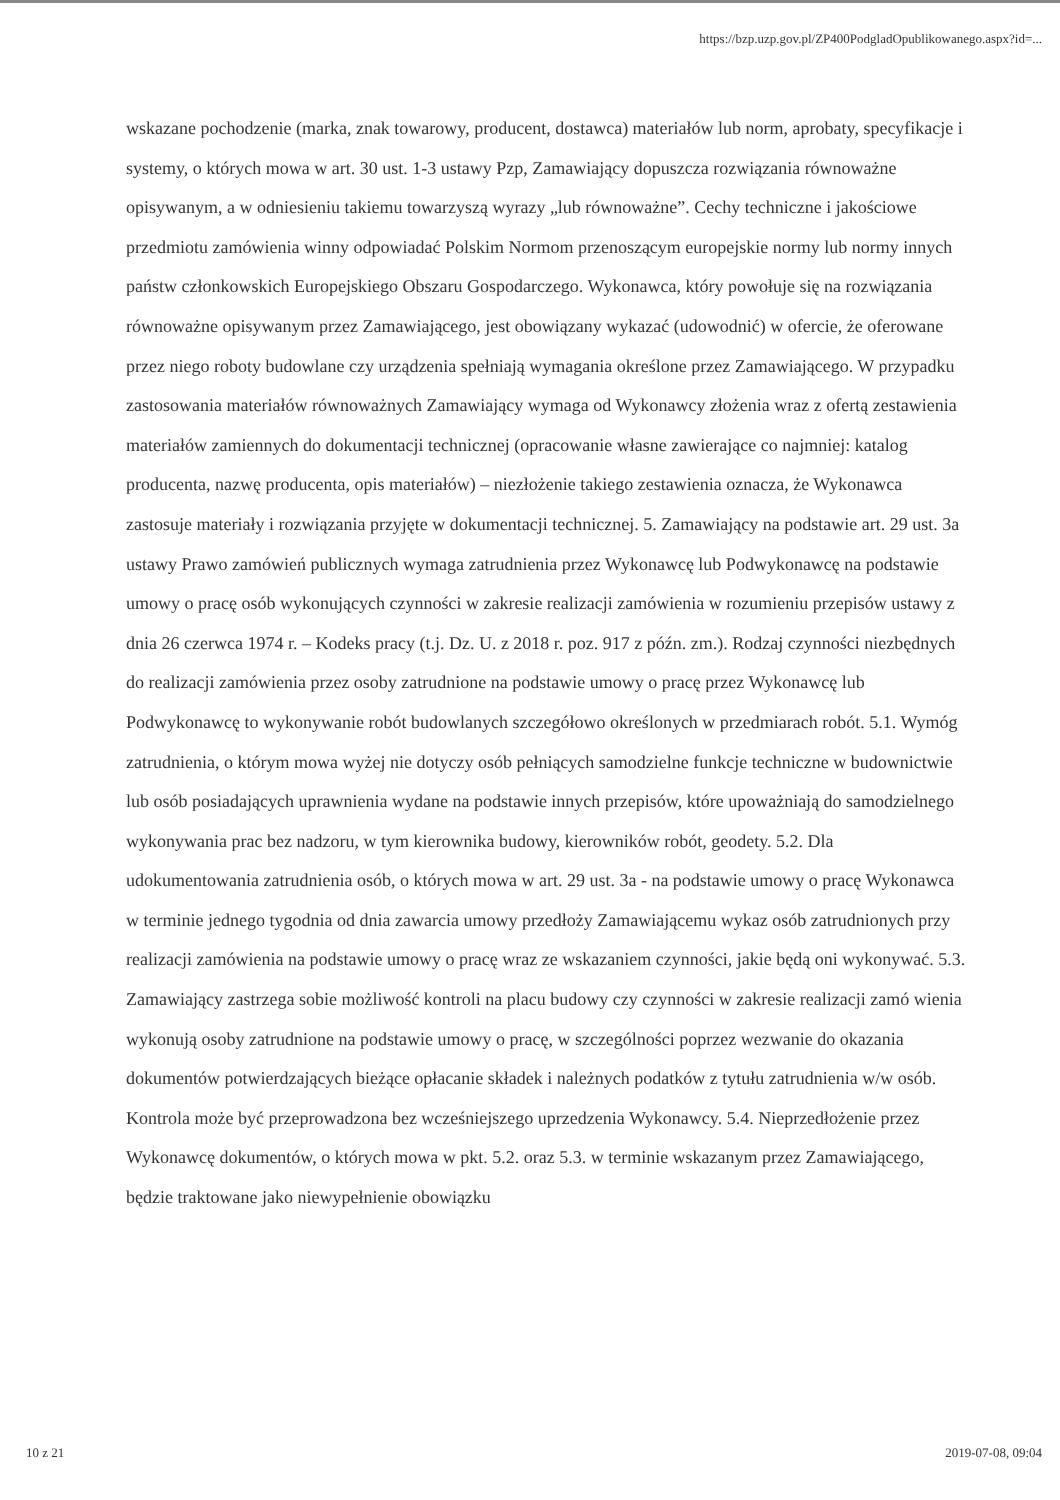https://bzp.uzp.gov.pl/ZP400PodgladOpublikowanego.aspx?id=...
wskazane pochodzenie (marka, znak towarowy, producent, dostawca) materiałów lub norm, aprobaty, specyfikacje i systemy, o których mowa w art. 30 ust. 1-3 ustawy Pzp, Zamawiający dopuszcza rozwiązania równoważne opisywanym, a w odniesieniu takiemu towarzyszą wyrazy „lub równoważne”. Cechy techniczne i jakościowe przedmiotu zamówienia winny odpowiadać Polskim Normom przenoszącym europejskie normy lub normy innych państw członkowskich Europejskiego Obszaru Gospodarczego. Wykonawca, który powołuje się na rozwiązania równoważne opisywanym przez Zamawiającego, jest obowiązany wykazać (udowodnić) w ofercie, że oferowane przez niego roboty budowlane czy urządzenia spełniają wymagania określone przez Zamawiającego. W przypadku zastosowania materiałów równoważnych Zamawiający wymaga od Wykonawcy złożenia wraz z ofertą zestawienia materiałów zamiennych do dokumentacji technicznej (opracowanie własne zawierające co najmniej: katalog producenta, nazwę producenta, opis materiałów) – niezłożenie takiego zestawienia oznacza, że Wykonawca zastosuje materiały i rozwiązania przyjęte w dokumentacji technicznej. 5. Zamawiający na podstawie art. 29 ust. 3a ustawy Prawo zamówień publicznych wymaga zatrudnienia przez Wykonawcę lub Podwykonawcę na podstawie umowy o pracę osób wykonujących czynności w zakresie realizacji zamówienia w rozumieniu przepisów ustawy z dnia 26 czerwca 1974 r. – Kodeks pracy (t.j. Dz. U. z 2018 r. poz. 917 z późn. zm.). Rodzaj czynności niezbędnych do realizacji zamówienia przez osoby zatrudnione na podstawie umowy o pracę przez Wykonawcę lub Podwykonawcę to wykonywanie robót budowlanych szczegółowo określonych w przedmiarach robót. 5.1. Wymóg zatrudnienia, o którym mowa wyżej nie dotyczy osób pełniących samodzielne funkcje techniczne w budownictwie lub osób posiadających uprawnienia wydane na podstawie innych przepisów, które upoważniają do samodzielnego wykonywania prac bez nadzoru, w tym kierownika budowy, kierowników robót, geodety. 5.2. Dla udokumentowania zatrudnienia osób, o których mowa w art. 29 ust. 3a - na podstawie umowy o pracę Wykonawca w terminie jednego tygodnia od dnia zawarcia umowy przedłoży Zamawiającemu wykaz osób zatrudnionych przy realizacji zamówienia na podstawie umowy o pracę wraz ze wskazaniem czynności, jakie będą oni wykonywać. 5.3. Zamawiający zastrzega sobie możliwość kontroli na placu budowy czy czynności w zakresie realizacji zamó wienia wykonują osoby zatrudnione na podstawie umowy o pracę, w szczególności poprzez wezwanie do okazania dokumentów potwierdzających bieżące opłacanie składek i należnych podatków z tytułu zatrudnienia w/w osób. Kontrola może być przeprowadzona bez wcześniejszego uprzedzenia Wykonawcy. 5.4. Nieprzedłożenie przez Wykonawcę dokumentów, o których mowa w pkt. 5.2. oraz 5.3. w terminie wskazanym przez Zamawiającego, będzie traktowane jako niewypełnienie obowiązku
10 z 21 2019-07-08, 09:04